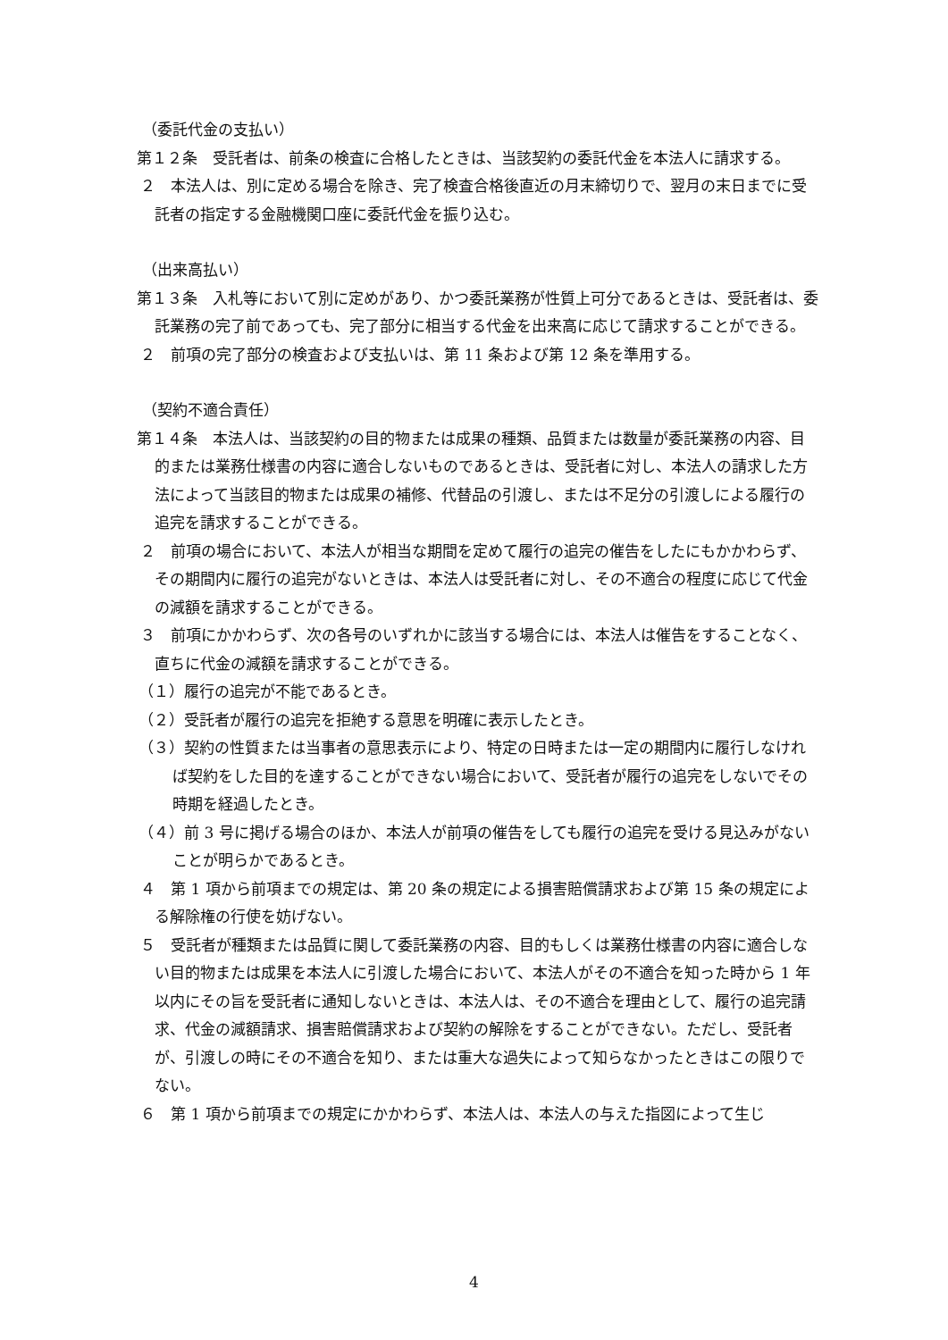（委託代金の支払い）
第１２条　受託者は、前条の検査に合格したときは、当該契約の委託代金を本法人に請求する。
２　本法人は、別に定める場合を除き、完了検査合格後直近の月末締切りで、翌月の末日までに受託者の指定する金融機関口座に委託代金を振り込む。
（出来高払い）
第１３条　入札等において別に定めがあり、かつ委託業務が性質上可分であるときは、受託者は、委託業務の完了前であっても、完了部分に相当する代金を出来高に応じて請求することができる。
２　前項の完了部分の検査および支払いは、第 11 条および第 12 条を準用する。
（契約不適合責任）
第１４条　本法人は、当該契約の目的物または成果の種類、品質または数量が委託業務の内容、目的または業務仕様書の内容に適合しないものであるときは、受託者に対し、本法人の請求した方法によって当該目的物または成果の補修、代替品の引渡し、または不足分の引渡しによる履行の追完を請求することができる。
２　前項の場合において、本法人が相当な期間を定めて履行の追完の催告をしたにもかかわらず、その期間内に履行の追完がないときは、本法人は受託者に対し、その不適合の程度に応じて代金の減額を請求することができる。
３　前項にかかわらず、次の各号のいずれかに該当する場合には、本法人は催告をすることなく、直ちに代金の減額を請求することができる。
（１）履行の追完が不能であるとき。
（２）受託者が履行の追完を拒絶する意思を明確に表示したとき。
（３）契約の性質または当事者の意思表示により、特定の日時または一定の期間内に履行しなければ契約をした目的を達することができない場合において、受託者が履行の追完をしないでその時期を経過したとき。
（４）前 3 号に掲げる場合のほか、本法人が前項の催告をしても履行の追完を受ける見込みがないことが明らかであるとき。
４　第 1 項から前項までの規定は、第 20 条の規定による損害賠償請求および第 15 条の規定による解除権の行使を妨げない。
５　受託者が種類または品質に関して委託業務の内容、目的もしくは業務仕様書の内容に適合しない目的物または成果を本法人に引渡した場合において、本法人がその不適合を知った時から 1 年以内にその旨を受託者に通知しないときは、本法人は、その不適合を理由として、履行の追完請求、代金の減額請求、損害賠償請求および契約の解除をすることができない。ただし、受託者が、引渡しの時にその不適合を知り、または重大な過失によって知らなかったときはこの限りでない。
６　第 1 項から前項までの規定にかかわらず、本法人は、本法人の与えた指図によって生じ
4